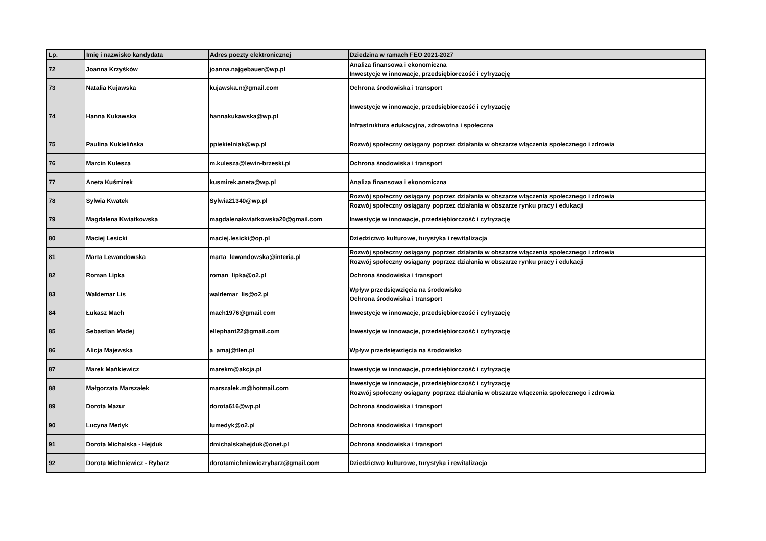| Lp. | Imię i nazwisko kandydata | Adres poczty elektronicznej | Dziedzina w ramach FEO 2021-2027 |
| --- | --- | --- | --- |
| 72 | Joanna Krzyśków | joanna.najgebauer@wp.pl | Analiza finansowa i ekonomiczna |
| | | | Inwestycje w innowacje, przedsiębiorczość i cyfryzację |
| 73 | Natalia Kujawska | kujawska.n@gmail.com | Ochrona środowiska i transport |
| 74 | Hanna Kukawska | hannakukawska@wp.pl | Inwestycje w innowacje, przedsiębiorczość i cyfryzację |
| | | | Infrastruktura edukacyjna, zdrowotna i społeczna |
| 75 | Paulina Kukielińska | ppiekielniak@wp.pl | Rozwój społeczny osiągany poprzez działania w obszarze włączenia społecznego i zdrowia |
| 76 | Marcin Kulesza | m.kulesza@lewin-brzeski.pl | Ochrona środowiska i transport |
| 77 | Aneta Kuśmirek | kusmirek.aneta@wp.pl | Analiza finansowa i ekonomiczna |
| 78 | Sylwia Kwatek | Sylwia21340@wp.pl | Rozwój społeczny osiągany poprzez działania w obszarze włączenia społecznego i zdrowia |
| | | | Rozwój społeczny osiągany poprzez działania w obszarze rynku pracy i edukacji |
| 79 | Magdalena Kwiatkowska | magdalenakwiatkowska20@gmail.com | Inwestycje w innowacje, przedsiębiorczość i cyfryzację |
| 80 | Maciej Lesicki | maciej.lesicki@op.pl | Dziedzictwo kulturowe, turystyka i rewitalizacja |
| 81 | Marta Lewandowska | marta_lewandowska@interia.pl | Rozwój społeczny osiągany poprzez działania w obszarze włączenia społecznego i zdrowia |
| | | | Rozwój społeczny osiągany poprzez działania w obszarze rynku pracy i edukacji |
| 82 | Roman Lipka | roman_lipka@o2.pl | Ochrona środowiska i transport |
| 83 | Waldemar Lis | waldemar_lis@o2.pl | Wpływ przedsięwzięcia na środowisko |
| | | | Ochrona środowiska i transport |
| 84 | Łukasz Mach | mach1976@gmail.com | Inwestycje w innowacje, przedsiębiorczość i cyfryzację |
| 85 | Sebastian Madej | ellephant22@gmail.com | Inwestycje w innowacje, przedsiębiorczość i cyfryzację |
| 86 | Alicja Majewska | a_amaj@tlen.pl | Wpływ przedsięwzięcia na środowisko |
| 87 | Marek Mańkiewicz | marekm@akcja.pl | Inwestycje w innowacje, przedsiębiorczość i cyfryzację |
| 88 | Małgorzata Marszałek | marszalek.m@hotmail.com | Inwestycje w innowacje, przedsiębiorczość i cyfryzację |
| | | | Rozwój społeczny osiągany poprzez działania w obszarze włączenia społecznego i zdrowia |
| 89 | Dorota Mazur | dorota616@wp.pl | Ochrona środowiska i transport |
| 90 | Lucyna Medyk | lumedyk@o2.pl | Ochrona środowiska i transport |
| 91 | Dorota Michalska - Hejduk | dmichalskahejduk@onet.pl | Ochrona środowiska i transport |
| 92 | Dorota Michniewicz - Rybarz | dorotamichniewiczrybarz@gmail.com | Dziedzictwo kulturowe, turystyka i rewitalizacja |